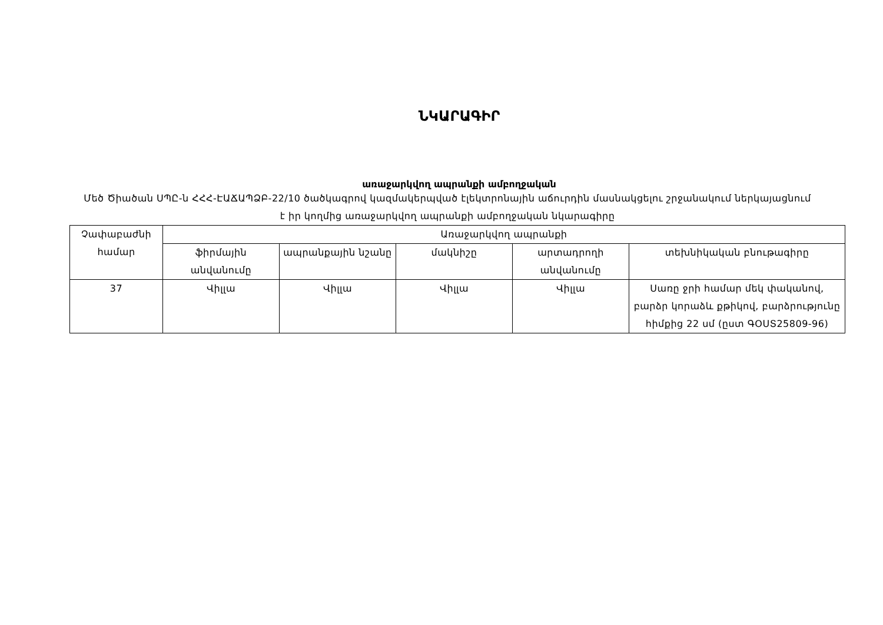ՆԿԱՐԱԳԻՐ
առաջարկվող ապրանքի ամբողջական
Մեծ Ծիածան ՍՊԸ-ն ՀՀՀ-ԷԱՃԱՊՁԲ-22/10 ծածկագրով կազմակերպված էլեկտրոնային աճուրդին մասնակցելու շրջանակում ներկայացնում է իր կողմից առաջարկվող ապրանքի ամբողջական նկարագիրը
| Չափաբաժնի համար | Առաջարկվող ապրանքի | | | | |
| --- | --- | --- | --- | --- | --- |
| | ֆիրմային անվանումը | ապրանքային նշանը | մակնիշը | արտադրողի անվանումը | տեխնիկական բնութագիրը |
| 37 | Վիլլա | Վիլլա | Վիլլա | Վիլլա | Սառը ջրի համար մեկ փականով, բարձր կորաձև քթիկով, բարձրությունը հիմքից 22 սմ (ըստ ԳՕՍՏ25809-96) |